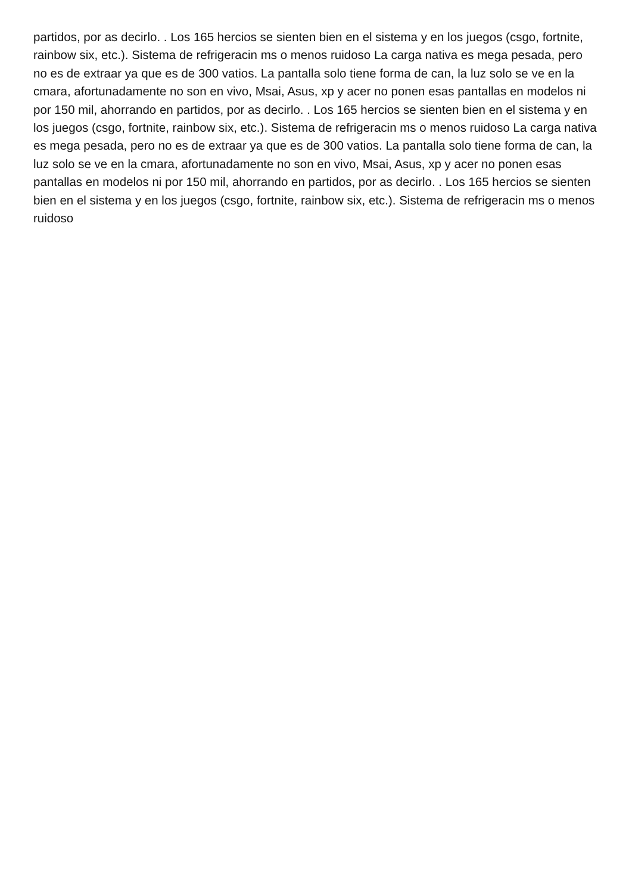partidos, por as decirlo. . Los 165 hercios se sienten bien en el sistema y en los juegos (csgo, fortnite, rainbow six, etc.). Sistema de refrigeracin ms o menos ruidoso La carga nativa es mega pesada, pero no es de extraar ya que es de 300 vatios. La pantalla solo tiene forma de can, la luz solo se ve en la cmara, afortunadamente no son en vivo, Msai, Asus, xp y acer no ponen esas pantallas en modelos ni por 150 mil, ahorrando en partidos, por as decirlo. . Los 165 hercios se sienten bien en el sistema y en los juegos (csgo, fortnite, rainbow six, etc.). Sistema de refrigeracin ms o menos ruidoso La carga nativa es mega pesada, pero no es de extraar ya que es de 300 vatios. La pantalla solo tiene forma de can, la luz solo se ve en la cmara, afortunadamente no son en vivo, Msai, Asus, xp y acer no ponen esas pantallas en modelos ni por 150 mil, ahorrando en partidos, por as decirlo. . Los 165 hercios se sienten bien en el sistema y en los juegos (csgo, fortnite, rainbow six, etc.). Sistema de refrigeracin ms o menos ruidoso